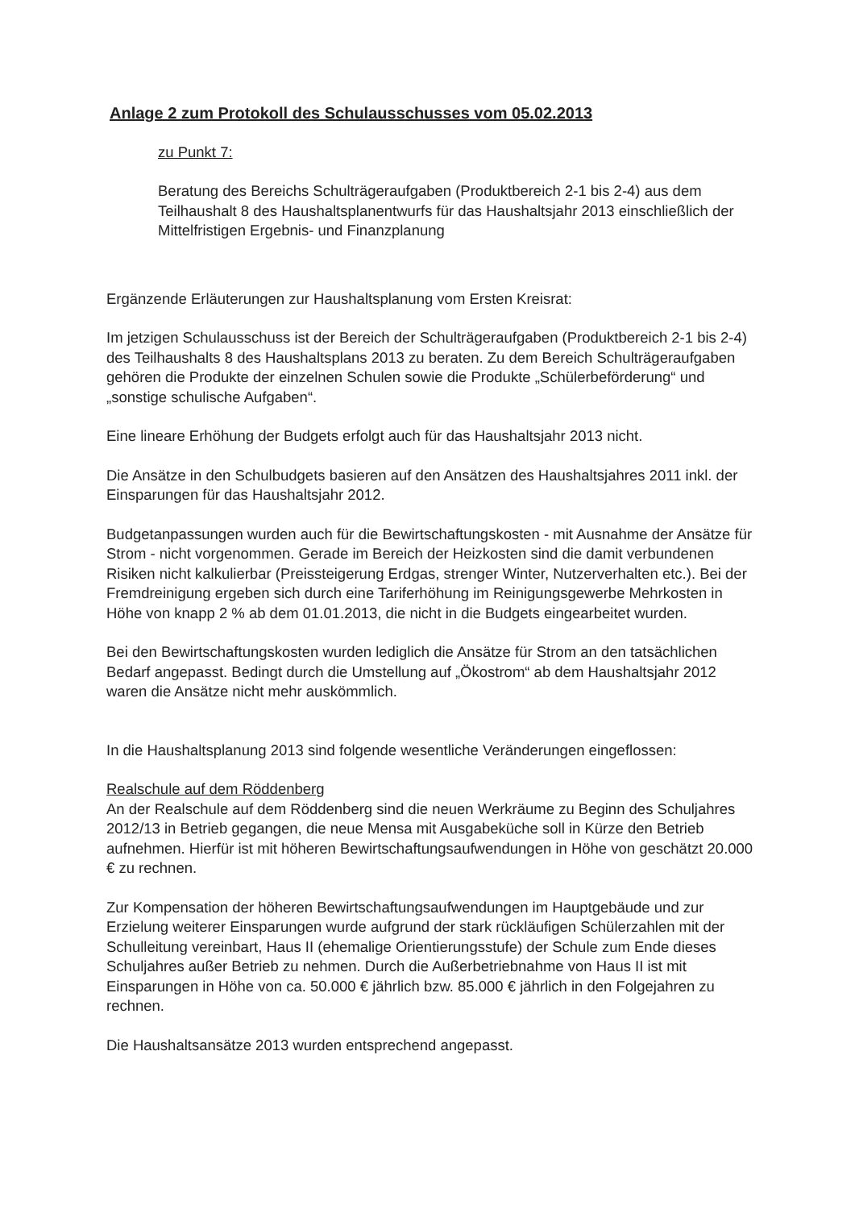Anlage 2 zum Protokoll des Schulausschusses vom 05.02.2013
zu Punkt 7:
Beratung des Bereichs Schulträgeraufgaben (Produktbereich 2-1 bis 2-4) aus dem Teilhaushalt 8 des Haushaltsplanentwurfs für das Haushaltsjahr 2013 einschließlich der Mittelfristigen Ergebnis- und Finanzplanung
Ergänzende Erläuterungen zur Haushaltsplanung vom Ersten Kreisrat:
Im jetzigen Schulausschuss ist der Bereich der Schulträgeraufgaben (Produktbereich 2-1 bis 2-4) des Teilhaushalts 8 des Haushaltsplans 2013 zu beraten. Zu dem Bereich Schulträgeraufgaben gehören die Produkte der einzelnen Schulen sowie die Produkte „Schülerbeförderung“ und „sonstige schulische Aufgaben“.
Eine lineare Erhöhung der Budgets erfolgt auch für das Haushaltsjahr 2013 nicht.
Die Ansätze in den Schulbudgets basieren auf den Ansätzen des Haushaltsjahres 2011 inkl. der Einsparungen für das Haushaltsjahr 2012.
Budgetanpassungen wurden auch für die Bewirtschaftungskosten - mit Ausnahme der Ansätze für Strom - nicht vorgenommen. Gerade im Bereich der Heizkosten sind die damit verbundenen Risiken nicht kalkulierbar (Preissteigerung Erdgas, strenger Winter, Nutzerverhalten etc.). Bei der Fremdreinigung ergeben sich durch eine Tariferhöhung im Reinigungsgewerbe Mehrkosten in Höhe von knapp 2 % ab dem 01.01.2013, die nicht in die Budgets eingearbeitet wurden.
Bei den Bewirtschaftungskosten wurden lediglich die Ansätze für Strom an den tatsächlichen Bedarf angepasst. Bedingt durch die Umstellung auf „Ökostrom“ ab dem Haushaltsjahr 2012 waren die Ansätze nicht mehr auskömmlich.
In die Haushaltsplanung 2013 sind folgende wesentliche Veränderungen eingeflossen:
Realschule auf dem Röddenberg
An der Realschule auf dem Röddenberg sind die neuen Werkräume zu Beginn des Schuljahres 2012/13 in Betrieb gegangen, die neue Mensa mit Ausgabeküche soll in Kürze den Betrieb aufnehmen. Hierfür ist mit höheren Bewirtschaftungsaufwendungen in Höhe von geschätzt 20.000 € zu rechnen.
Zur Kompensation der höheren Bewirtschaftungsaufwendungen im Hauptgebäude und zur Erzielung weiterer Einsparungen wurde aufgrund der stark rückläufigen Schülerzahlen mit der Schulleitung vereinbart, Haus II (ehemalige Orientierungsstufe) der Schule zum Ende dieses Schuljahres außer Betrieb zu nehmen. Durch die Außerbetriebnahme von Haus II ist mit Einsparungen in Höhe von ca. 50.000 € jährlich bzw. 85.000 € jährlich in den Folgejahren zu rechnen.
Die Haushaltsansätze 2013 wurden entsprechend angepasst.